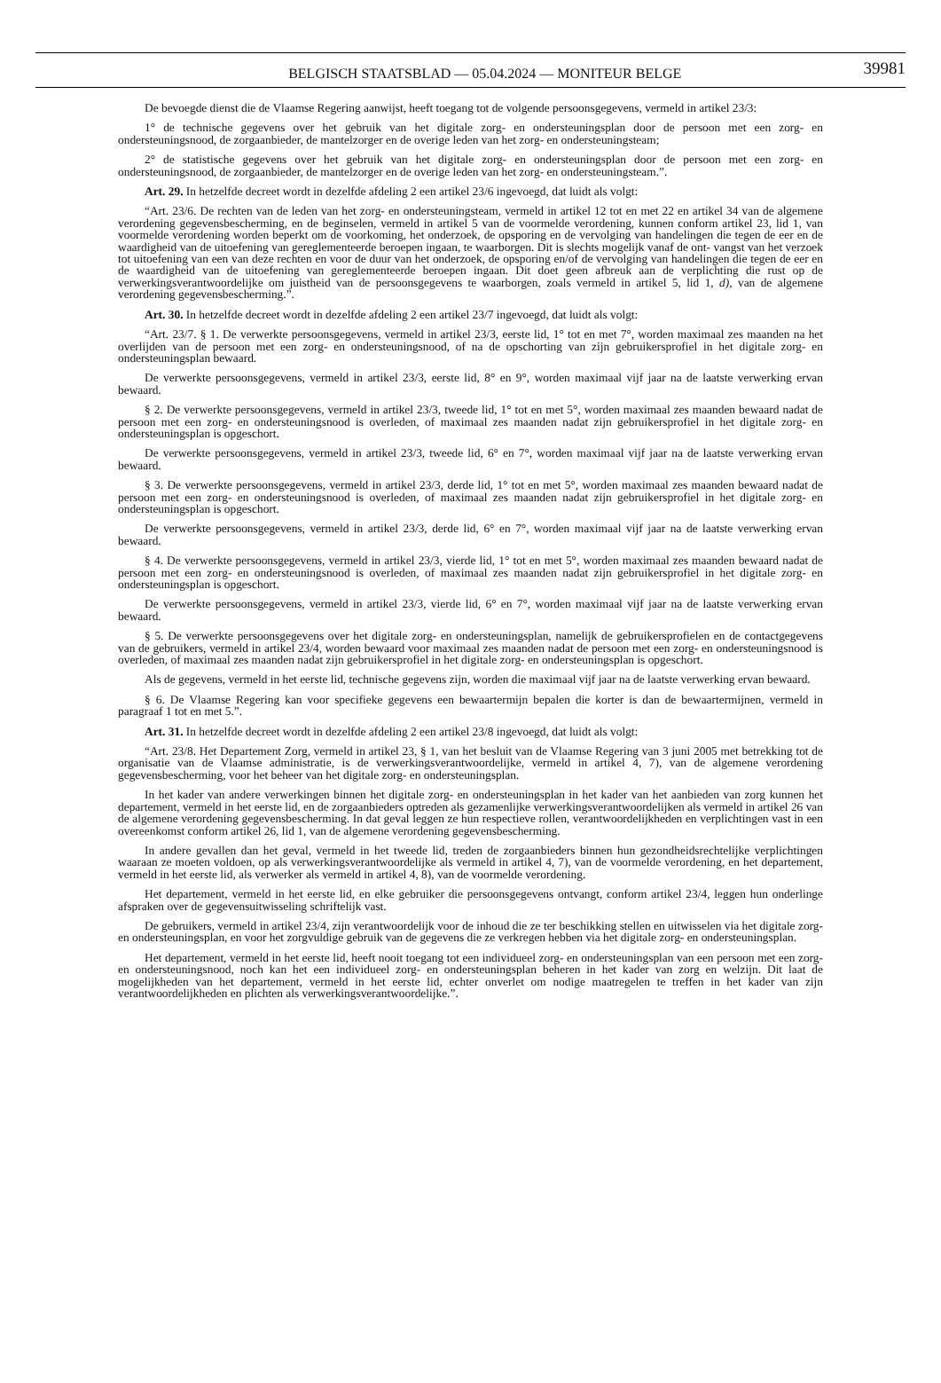BELGISCH STAATSBLAD — 05.04.2024 — MONITEUR BELGE 39981
De bevoegde dienst die de Vlaamse Regering aanwijst, heeft toegang tot de volgende persoonsgegevens, vermeld in artikel 23/3:
1° de technische gegevens over het gebruik van het digitale zorg- en ondersteuningsplan door de persoon met een zorg- en ondersteuningsnood, de zorgaanbieder, de mantelzorger en de overige leden van het zorg- en ondersteuningsteam;
2° de statistische gegevens over het gebruik van het digitale zorg- en ondersteuningsplan door de persoon met een zorg- en ondersteuningsnood, de zorgaanbieder, de mantelzorger en de overige leden van het zorg- en ondersteuningsteam.”.
Art. 29. In hetzelfde decreet wordt in dezelfde afdeling 2 een artikel 23/6 ingevoegd, dat luidt als volgt:
“Art. 23/6. De rechten van de leden van het zorg- en ondersteuningsteam, vermeld in artikel 12 tot en met 22 en artikel 34 van de algemene verordening gegevensbescherming, en de beginselen, vermeld in artikel 5 van de voormelde verordening, kunnen conform artikel 23, lid 1, van voormelde verordening worden beperkt om de voorkoming, het onderzoek, de opsporing en de vervolging van handelingen die tegen de eer en de waardigheid van de uitoefening van gereglementeerde beroepen ingaan, te waarborgen. Dit is slechts mogelijk vanaf de ont- vangst van het verzoek tot uitoefening van een van deze rechten en voor de duur van het onderzoek, de opsporing en/of de vervolging van handelingen die tegen de eer en de waardigheid van de uitoefening van gereglementeerde beroepen ingaan. Dit doet geen afbreuk aan de verplichting die rust op de verwerkingsverantwoordelijke om juistheid van de persoonsgegevens te waarborgen, zoals vermeld in artikel 5, lid 1, d), van de algemene verordening gegevensbescherming.”.
Art. 30. In hetzelfde decreet wordt in dezelfde afdeling 2 een artikel 23/7 ingevoegd, dat luidt als volgt:
“Art. 23/7. § 1. De verwerkte persoonsgegevens, vermeld in artikel 23/3, eerste lid, 1° tot en met 7°, worden maximaal zes maanden na het overlijden van de persoon met een zorg- en ondersteuningsnood, of na de opschorting van zijn gebruikersprofiel in het digitale zorg- en ondersteuningsplan bewaard.
De verwerkte persoonsgegevens, vermeld in artikel 23/3, eerste lid, 8° en 9°, worden maximaal vijf jaar na de laatste verwerking ervan bewaard.
§ 2. De verwerkte persoonsgegevens, vermeld in artikel 23/3, tweede lid, 1° tot en met 5°, worden maximaal zes maanden bewaard nadat de persoon met een zorg- en ondersteuningsnood is overleden, of maximaal zes maanden nadat zijn gebruikersprofiel in het digitale zorg- en ondersteuningsplan is opgeschort.
De verwerkte persoonsgegevens, vermeld in artikel 23/3, tweede lid, 6° en 7°, worden maximaal vijf jaar na de laatste verwerking ervan bewaard.
§ 3. De verwerkte persoonsgegevens, vermeld in artikel 23/3, derde lid, 1° tot en met 5°, worden maximaal zes maanden bewaard nadat de persoon met een zorg- en ondersteuningsnood is overleden, of maximaal zes maanden nadat zijn gebruikersprofiel in het digitale zorg- en ondersteuningsplan is opgeschort.
De verwerkte persoonsgegevens, vermeld in artikel 23/3, derde lid, 6° en 7°, worden maximaal vijf jaar na de laatste verwerking ervan bewaard.
§ 4. De verwerkte persoonsgegevens, vermeld in artikel 23/3, vierde lid, 1° tot en met 5°, worden maximaal zes maanden bewaard nadat de persoon met een zorg- en ondersteuningsnood is overleden, of maximaal zes maanden nadat zijn gebruikersprofiel in het digitale zorg- en ondersteuningsplan is opgeschort.
De verwerkte persoonsgegevens, vermeld in artikel 23/3, vierde lid, 6° en 7°, worden maximaal vijf jaar na de laatste verwerking ervan bewaard.
§ 5. De verwerkte persoonsgegevens over het digitale zorg- en ondersteuningsplan, namelijk de gebruikersprofielen en de contactgegevens van de gebruikers, vermeld in artikel 23/4, worden bewaard voor maximaal zes maanden nadat de persoon met een zorg- en ondersteuningsnood is overleden, of maximaal zes maanden nadat zijn gebruikersprofiel in het digitale zorg- en ondersteuningsplan is opgeschort.
Als de gegevens, vermeld in het eerste lid, technische gegevens zijn, worden die maximaal vijf jaar na de laatste verwerking ervan bewaard.
§ 6. De Vlaamse Regering kan voor specifieke gegevens een bewaartermijn bepalen die korter is dan de bewaartermijnen, vermeld in paragraaf 1 tot en met 5.”.
Art. 31. In hetzelfde decreet wordt in dezelfde afdeling 2 een artikel 23/8 ingevoegd, dat luidt als volgt:
“Art. 23/8. Het Departement Zorg, vermeld in artikel 23, § 1, van het besluit van de Vlaamse Regering van 3 juni 2005 met betrekking tot de organisatie van de Vlaamse administratie, is de verwerkingsverantwoordelijke, vermeld in artikel 4, 7), van de algemene verordening gegevensbescherming, voor het beheer van het digitale zorg- en ondersteuningsplan.
In het kader van andere verwerkingen binnen het digitale zorg- en ondersteuningsplan in het kader van het aanbieden van zorg kunnen het departement, vermeld in het eerste lid, en de zorgaanbieders optreden als gezamenlijke verwerkingsverantwoordelijken als vermeld in artikel 26 van de algemene verordening gegevensbescherming. In dat geval leggen ze hun respectieve rollen, verantwoordelijkheden en verplichtingen vast in een overeenkomst conform artikel 26, lid 1, van de algemene verordening gegevensbescherming.
In andere gevallen dan het geval, vermeld in het tweede lid, treden de zorgaanbieders binnen hun gezondheidsrechtelijke verplichtingen waaraan ze moeten voldoen, op als verwerkingsverantwoordelijke als vermeld in artikel 4, 7), van de voormelde verordening, en het departement, vermeld in het eerste lid, als verwerker als vermeld in artikel 4, 8), van de voormelde verordening.
Het departement, vermeld in het eerste lid, en elke gebruiker die persoonsgegevens ontvangt, conform artikel 23/4, leggen hun onderlinge afspraken over de gegevensuitwisseling schriftelijk vast.
De gebruikers, vermeld in artikel 23/4, zijn verantwoordelijk voor de inhoud die ze ter beschikking stellen en uitwisselen via het digitale zorg- en ondersteuningsplan, en voor het zorgvuldige gebruik van de gegevens die ze verkregen hebben via het digitale zorg- en ondersteuningsplan.
Het departement, vermeld in het eerste lid, heeft nooit toegang tot een individueel zorg- en ondersteuningsplan van een persoon met een zorg- en ondersteuningsnood, noch kan het een individueel zorg- en ondersteuningsplan beheren in het kader van zorg en welzijn. Dit laat de mogelijkheden van het departement, vermeld in het eerste lid, echter onverlet om nodige maatregelen te treffen in het kader van zijn verantwoordelijkheden en plichten als verwerkingsverantwoordelijke.”.